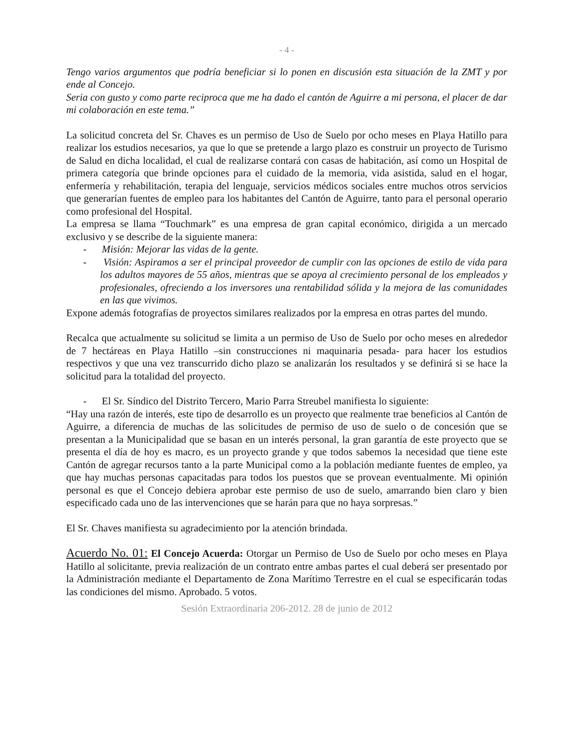- 4 -
Tengo varios argumentos que podría beneficiar si lo ponen en discusión esta situación de la ZMT y por ende al Concejo.
Seria con gusto y como parte reciproca que me ha dado el cantón de Aguirre a mi persona, el placer de dar mi colaboración en este tema.”
La solicitud concreta del Sr. Chaves es un permiso de Uso de Suelo por ocho meses en Playa Hatillo para realizar los estudios necesarios, ya que lo que se pretende a largo plazo es construir un proyecto de Turismo de Salud en dicha localidad, el cual de realizarse contará con casas de habitación, así como un Hospital de primera categoría que brinde opciones para el cuidado de la memoria, vida asistida, salud en el hogar, enfermería y rehabilitación, terapia del lenguaje, servicios médicos sociales entre muchos otros servicios que generarían fuentes de empleo para los habitantes del Cantón de Aguirre, tanto para el personal operario como profesional del Hospital.
La empresa se llama “Touchmark” es una empresa de gran capital económico, dirigida a un mercado exclusivo y se describe de la siguiente manera:
- Misión: Mejorar las vidas de la gente.
- Visión: Aspiramos a ser el principal proveedor de cumplir con las opciones de estilo de vida para los adultos mayores de 55 años, mientras que se apoya al crecimiento personal de los empleados y profesionales, ofreciendo a los inversores una rentabilidad sólida y la mejora de las comunidades en las que vivimos.
Expone además fotografías de proyectos similares realizados por la empresa en otras partes del mundo.
Recalca que actualmente su solicitud se limita a un permiso de Uso de Suelo por ocho meses en alrededor de 7 hectáreas en Playa Hatillo –sin construcciones ni maquinaria pesada- para hacer los estudios respectivos y que una vez transcurrido dicho plazo se analizarán los resultados y se definirá si se hace la solicitud para la totalidad del proyecto.
- El Sr. Síndico del Distrito Tercero, Mario Parra Streubel manifiesta lo siguiente:
“Hay una razón de interés, este tipo de desarrollo es un proyecto que realmente trae beneficios al Cantón de Aguirre, a diferencia de muchas de las solicitudes de permiso de uso de suelo o de concesión que se presentan a la Municipalidad que se basan en un interés personal, la gran garantía de este proyecto que se presenta el día de hoy es macro, es un proyecto grande y que todos sabemos la necesidad que tiene este Cantón de agregar recursos tanto a la parte Municipal como a la población mediante fuentes de empleo, ya que hay muchas personas capacitadas para todos los puestos que se provean eventualmente. Mi opinión personal es que el Concejo debiera aprobar este permiso de uso de suelo, amarrando bien claro y bien especificado cada uno de las intervenciones que se harán para que no haya sorpresas.”
El Sr. Chaves manifiesta su agradecimiento por la atención brindada.
Acuerdo No. 01: El Concejo Acuerda: Otorgar un Permiso de Uso de Suelo por ocho meses en Playa Hatillo al solicitante, previa realización de un contrato entre ambas partes el cual deberá ser presentado por la Administración mediante el Departamento de Zona Marítimo Terrestre en el cual se especificarán todas las condiciones del mismo. Aprobado. 5 votos.
Sesión Extraordinaria 206-2012. 28 de junio de 2012